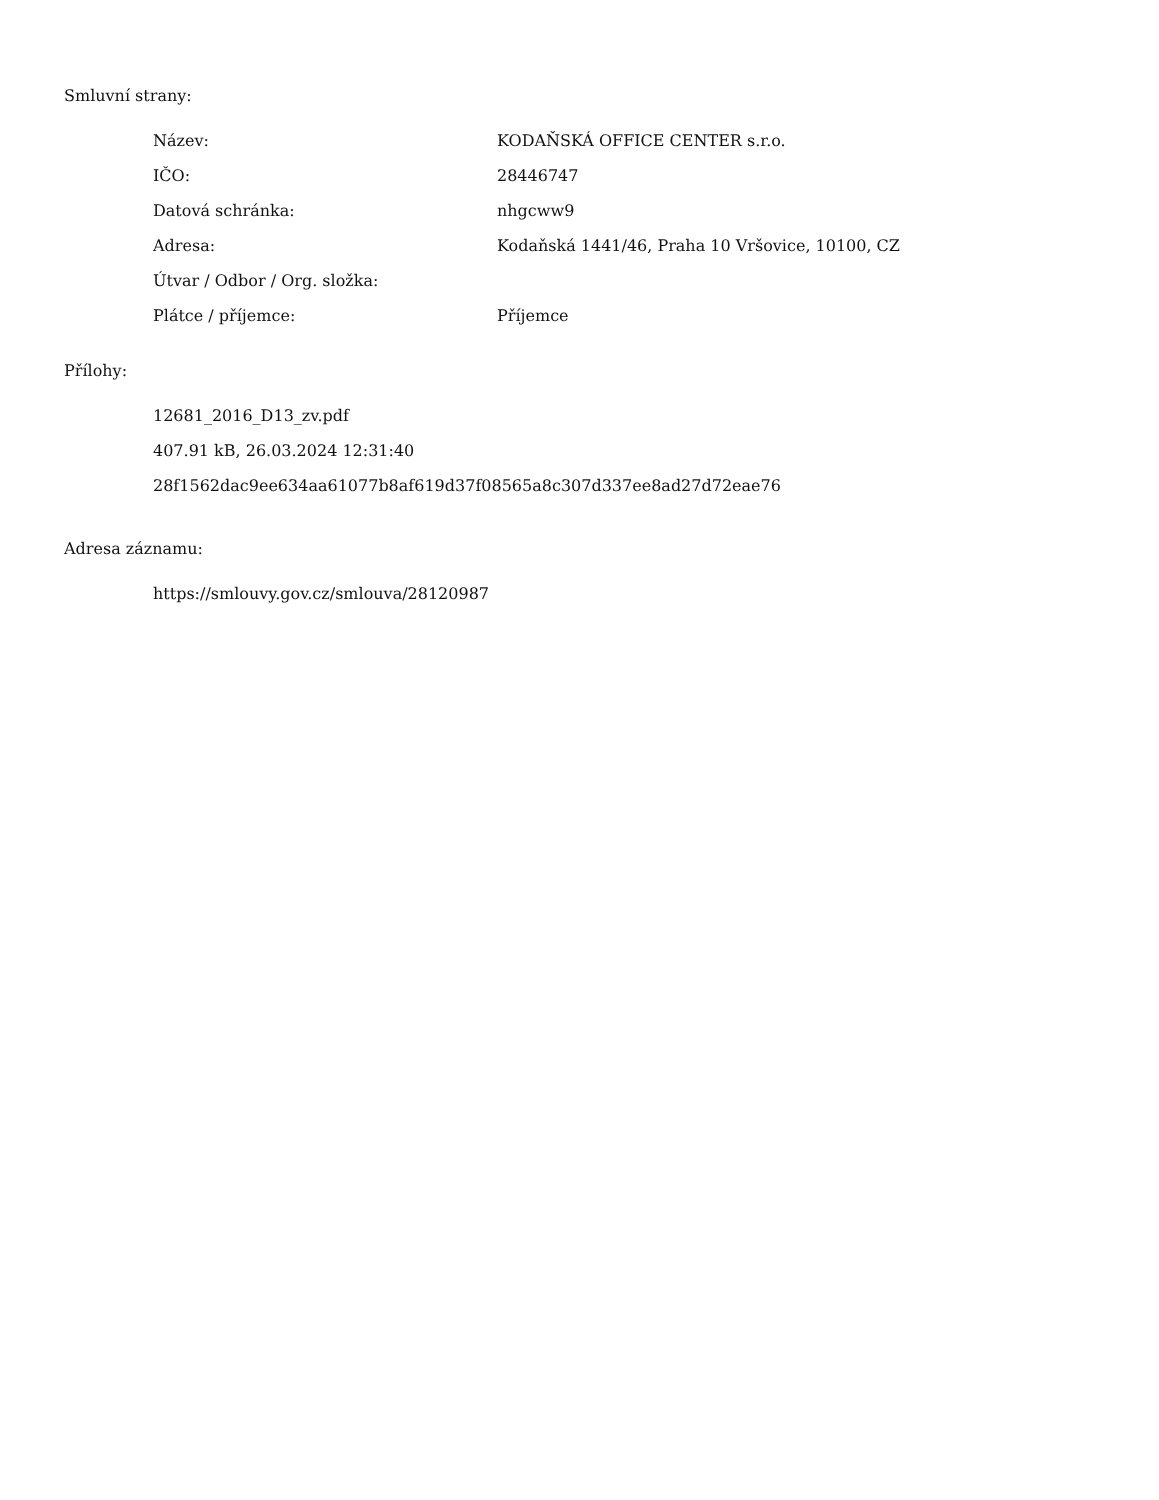Smluvní strany:
| Název: | KODAŇSKÁ OFFICE CENTER s.r.o. |
| IČO: | 28446747 |
| Datová schránka: | nhgcww9 |
| Adresa: | Kodaňská 1441/46, Praha 10 Vršovice, 10100, CZ |
| Útvar / Odbor / Org. složka: | |
| Plátce / příjemce: | Příjemce |
Přílohy:
12681_2016_D13_zv.pdf
407.91 kB, 26.03.2024 12:31:40
28f1562dac9ee634aa61077b8af619d37f08565a8c307d337ee8ad27d72eae76
Adresa záznamu:
https://smlouvy.gov.cz/smlouva/28120987